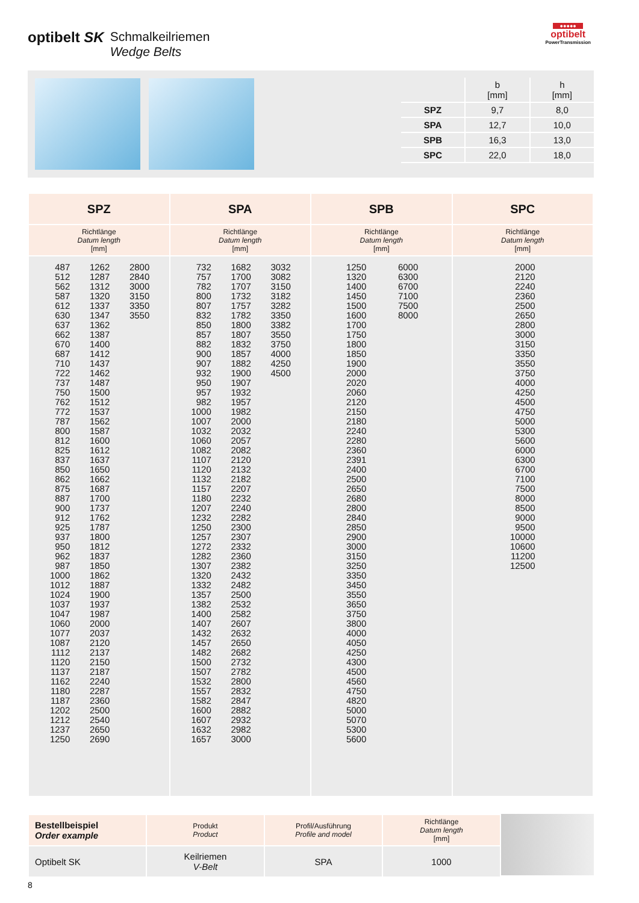optibelt SK Schmalkeilriemen
Wedge Belts
●●●●●
optibelt
PowerTransmission
| | b [mm] | h [mm] |
| --- | --- | --- |
| SPZ | 9,7 | 8,0 |
| SPA | 12,7 | 10,0 |
| SPB | 16,3 | 13,0 |
| SPC | 22,0 | 18,0 |
| SPZ | SPA | SPB | SPC |
| --- | --- | --- | --- |
| Richtlänge Datum length [mm] | Richtlänge Datum length [mm] | Richtlänge Datum length [mm] | Richtlänge Datum length [mm] |
| 487 512 562 587 612 630 637 662 670 687 710 722 737 750 762 772 787 800 812 825 837 850 862 875 887 900 912 925 937 950 962 987 1000 1012 1024 1037 1047 1060 1077 1087 1112 1120 1137 1162 1180 1187 1202 1212 1237 1250 1262 1287 1312 1320 1337 1347 1362 1387 1400 1412 1437 1462 1487 1500 1512 1537 1562 1587 1600 1612 1637 1650 1662 1687 1700 1737 1762 1787 1800 1812 1837 1850 1862 1887 1900 1937 1987 2000 2037 2120 2137 2150 2187 2240 2287 2360 2500 2540 2650 2690 2800 2840 3000 3150 3350 3550 | 732 757 782 800 807 832 850 857 882 900 907 932 950 957 982 1000 1007 1032 1060 1082 1107 1120 1132 1157 1180 1207 1232 1250 1257 1272 1282 1307 1320 1332 1357 1382 1400 1407 1432 1457 1482 1500 1507 1532 1557 1582 1600 1607 1632 1657 1682 1700 1707 1732 1757 1782 1800 1807 1832 1857 1882 1900 1907 1932 1957 1982 2000 2032 2057 2082 2120 2132 2182 2207 2232 2240 2282 2300 2307 2332 2360 2382 2432 2482 2500 2532 2582 2607 2632 2650 2682 2732 2782 2800 2832 2847 2882 2932 2982 3000 3032 3082 3150 3182 3282 3350 3382 3550 3750 4000 4250 4500 | 1250 1320 1400 1450 1500 1600 1700 1750 1800 1850 1900 2000 2020 2060 2120 2150 2180 2240 2280 2360 2391 2400 2500 2650 2680 2800 2840 2850 2900 3000 3150 3250 3350 3450 3550 3650 3750 3800 4000 4050 4250 4300 4500 4560 4750 4820 5000 5070 5300 5600 6000 6300 6700 7100 7500 8000 | 2000 2120 2240 2360 2500 2650 2800 3000 3150 3350 3550 3750 4000 4250 4500 4750 5000 5300 5600 6000 6300 6700 7100 7500 8000 8500 9000 9500 10000 10600 11200 12500 |
| Bestellbeispiel Order example | Produkt Product | Profil/Ausführung Profile and model | Richtlänge Datum length [mm] |
| Optibelt SK | Keilriemen V-Belt | SPA | 1000 |
8